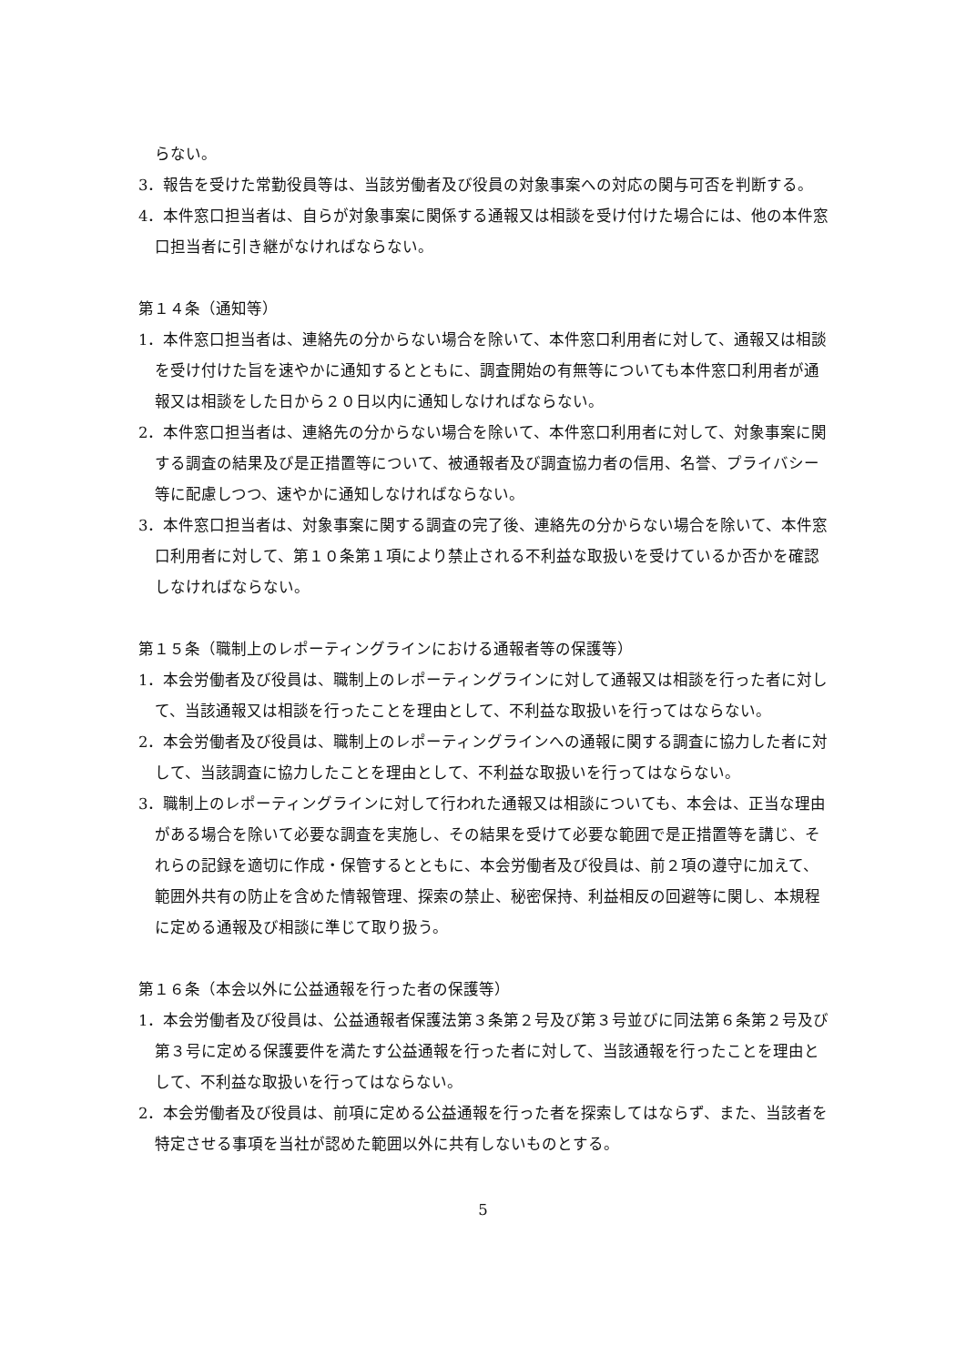らない。
3．報告を受けた常勤役員等は、当該労働者及び役員の対象事案への対応の関与可否を判断する。
4．本件窓口担当者は、自らが対象事案に関係する通報又は相談を受け付けた場合には、他の本件窓口担当者に引き継がなければならない。
第１４条（通知等）
1．本件窓口担当者は、連絡先の分からない場合を除いて、本件窓口利用者に対して、通報又は相談を受け付けた旨を速やかに通知するとともに、調査開始の有無等についても本件窓口利用者が通報又は相談をした日から２０日以内に通知しなければならない。
2．本件窓口担当者は、連絡先の分からない場合を除いて、本件窓口利用者に対して、対象事案に関する調査の結果及び是正措置等について、被通報者及び調査協力者の信用、名誉、プライバシー等に配慮しつつ、速やかに通知しなければならない。
3．本件窓口担当者は、対象事案に関する調査の完了後、連絡先の分からない場合を除いて、本件窓口利用者に対して、第１０条第１項により禁止される不利益な取扱いを受けているか否かを確認しなければならない。
第１５条（職制上のレポーティングラインにおける通報者等の保護等）
1．本会労働者及び役員は、職制上のレポーティングラインに対して通報又は相談を行った者に対して、当該通報又は相談を行ったことを理由として、不利益な取扱いを行ってはならない。
2．本会労働者及び役員は、職制上のレポーティングラインへの通報に関する調査に協力した者に対して、当該調査に協力したことを理由として、不利益な取扱いを行ってはならない。
3．職制上のレポーティングラインに対して行われた通報又は相談についても、本会は、正当な理由がある場合を除いて必要な調査を実施し、その結果を受けて必要な範囲で是正措置等を講じ、それらの記録を適切に作成・保管するとともに、本会労働者及び役員は、前２項の遵守に加えて、範囲外共有の防止を含めた情報管理、探索の禁止、秘密保持、利益相反の回避等に関し、本規程に定める通報及び相談に準じて取り扱う。
第１６条（本会以外に公益通報を行った者の保護等）
1．本会労働者及び役員は、公益通報者保護法第３条第２号及び第３号並びに同法第６条第２号及び第３号に定める保護要件を満たす公益通報を行った者に対して、当該通報を行ったことを理由として、不利益な取扱いを行ってはならない。
2．本会労働者及び役員は、前項に定める公益通報を行った者を探索してはならず、また、当該者を特定させる事項を当社が認めた範囲以外に共有しないものとする。
5